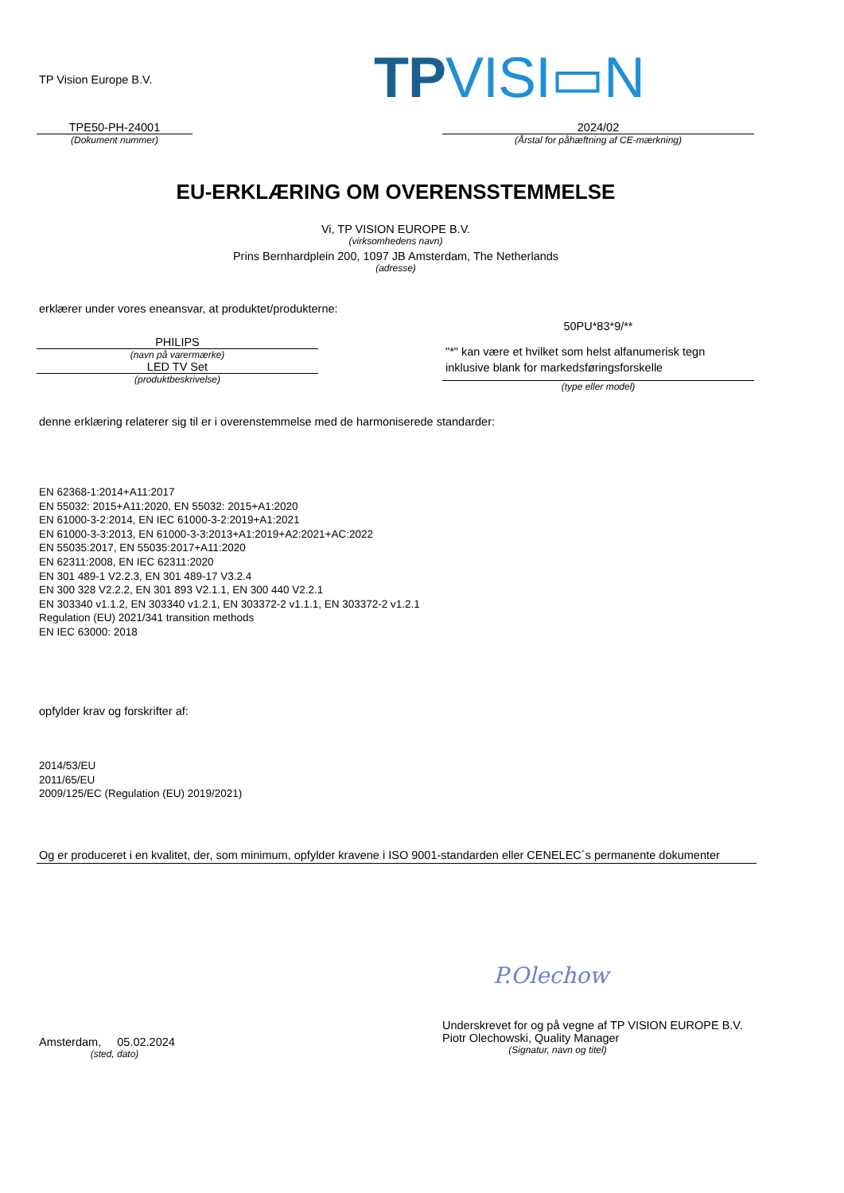TP Vision Europe B.V. TP VISI▭N
TPE50-PH-24001
(Dokument nummer)
2024/02
(Årstal for påhæftning af CE-mærkning)
EU-ERKLÆRING OM OVERENSSTEMMELSE
Vi, TP VISION EUROPE B.V.
(virksomhedens navn)
Prins Bernhardplein 200, 1097 JB Amsterdam, The Netherlands
(adresse)
erklærer under vores eneansvar, at produktet/produkterne:
PHILIPS
(navn på varermærke)
LED TV Set
(produktbeskrivelse)
50PU*83*9/**
"*" kan være et hvilket som helst alfanumerisk tegn inklusive blank for markedsføringsforskelle
(type eller model)
denne erklæring relaterer sig til er i overenstemmelse med de harmoniserede standarder:
EN 62368-1:2014+A11:2017
EN 55032: 2015+A11:2020, EN 55032: 2015+A1:2020
EN 61000-3-2:2014, EN IEC 61000-3-2:2019+A1:2021
EN 61000-3-3:2013, EN 61000-3-3:2013+A1:2019+A2:2021+AC:2022
EN 55035:2017, EN 55035:2017+A11:2020
EN 62311:2008, EN IEC 62311:2020
EN 301 489-1 V2.2.3, EN 301 489-17 V3.2.4
EN 300 328 V2.2.2, EN 301 893 V2.1.1, EN 300 440 V2.2.1
EN 303340 v1.1.2, EN 303340 v1.2.1, EN 303372-2 v1.1.1, EN 303372-2 v1.2.1
Regulation (EU) 2021/341 transition methods
EN IEC 63000: 2018
opfylder krav og forskrifter af:
2014/53/EU
2011/65/EU
2009/125/EC (Regulation (EU) 2019/2021)
Og er produceret i en kvalitet, der, som minimum, opfylder kravene i ISO 9001-standarden eller CENELEC´s permanente dokumenter
P.Olechow
Amsterdam, 05.02.2024
(sted, dato)
Underskrevet for og på vegne af TP VISION EUROPE B.V.
Piotr Olechowski, Quality Manager
(Signatur, navn og titel)